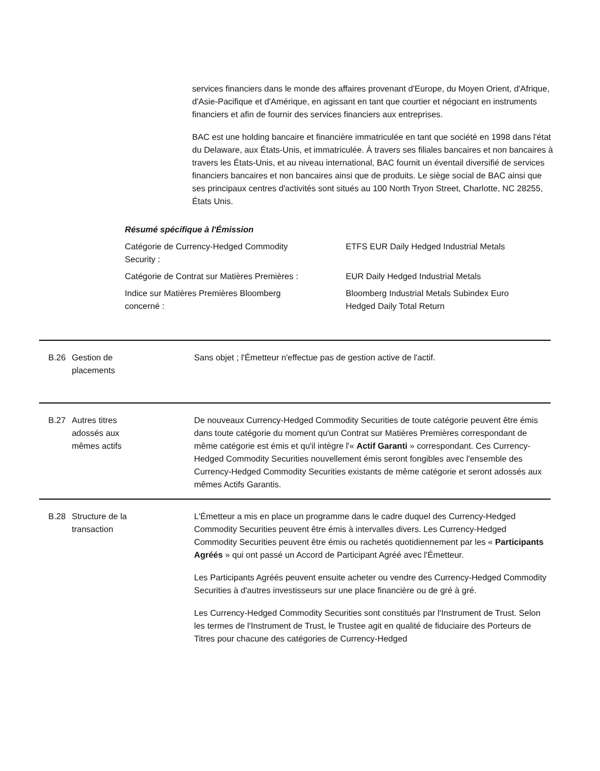services financiers dans le monde des affaires provenant d'Europe, du Moyen Orient, d'Afrique, d'Asie-Pacifique et d'Amérique, en agissant en tant que courtier et négociant en instruments financiers et afin de fournir des services financiers aux entreprises.
BAC est une holding bancaire et financière immatriculée en tant que société en 1998 dans l'état du Delaware, aux États-Unis, et immatriculée. À travers ses filiales bancaires et non bancaires à travers les États-Unis, et au niveau international, BAC fournit un éventail diversifié de services financiers bancaires et non bancaires ainsi que de produits. Le siège social de BAC ainsi que ses principaux centres d'activités sont situés au 100 North Tryon Street, Charlotte, NC 28255, États Unis.
Résumé spécifique à l'Émission
| Catégorie de Currency-Hedged Commodity Security : | ETFS EUR Daily Hedged Industrial Metals |
| Catégorie de Contrat sur Matières Premières : | EUR Daily Hedged Industrial Metals |
| Indice sur Matières Premières Bloomberg concerné : | Bloomberg Industrial Metals Subindex Euro Hedged Daily Total Return |
B.26 Gestion de
placements
Sans objet ; l'Émetteur n'effectue pas de gestion active de l'actif.
B.27 Autres titres
adossés aux
mêmes actifs
De nouveaux Currency-Hedged Commodity Securities de toute catégorie peuvent être émis dans toute catégorie du moment qu'un Contrat sur Matières Premières correspondant de même catégorie est émis et qu'il intègre l'« Actif Garanti » correspondant. Ces Currency-Hedged Commodity Securities nouvellement émis seront fongibles avec l'ensemble des Currency-Hedged Commodity Securities existants de même catégorie et seront adossés aux mêmes Actifs Garantis.
B.28 Structure de la
transaction
L'Émetteur a mis en place un programme dans le cadre duquel des Currency-Hedged Commodity Securities peuvent être émis à intervalles divers. Les Currency-Hedged Commodity Securities peuvent être émis ou rachetés quotidiennement par les « Participants Agréés » qui ont passé un Accord de Participant Agréé avec l'Émetteur.
Les Participants Agréés peuvent ensuite acheter ou vendre des Currency-Hedged Commodity Securities à d'autres investisseurs sur une place financière ou de gré à gré.
Les Currency-Hedged Commodity Securities sont constitués par l'Instrument de Trust. Selon les termes de l'Instrument de Trust, le Trustee agit en qualité de fiduciaire des Porteurs de Titres pour chacune des catégories de Currency-Hedged